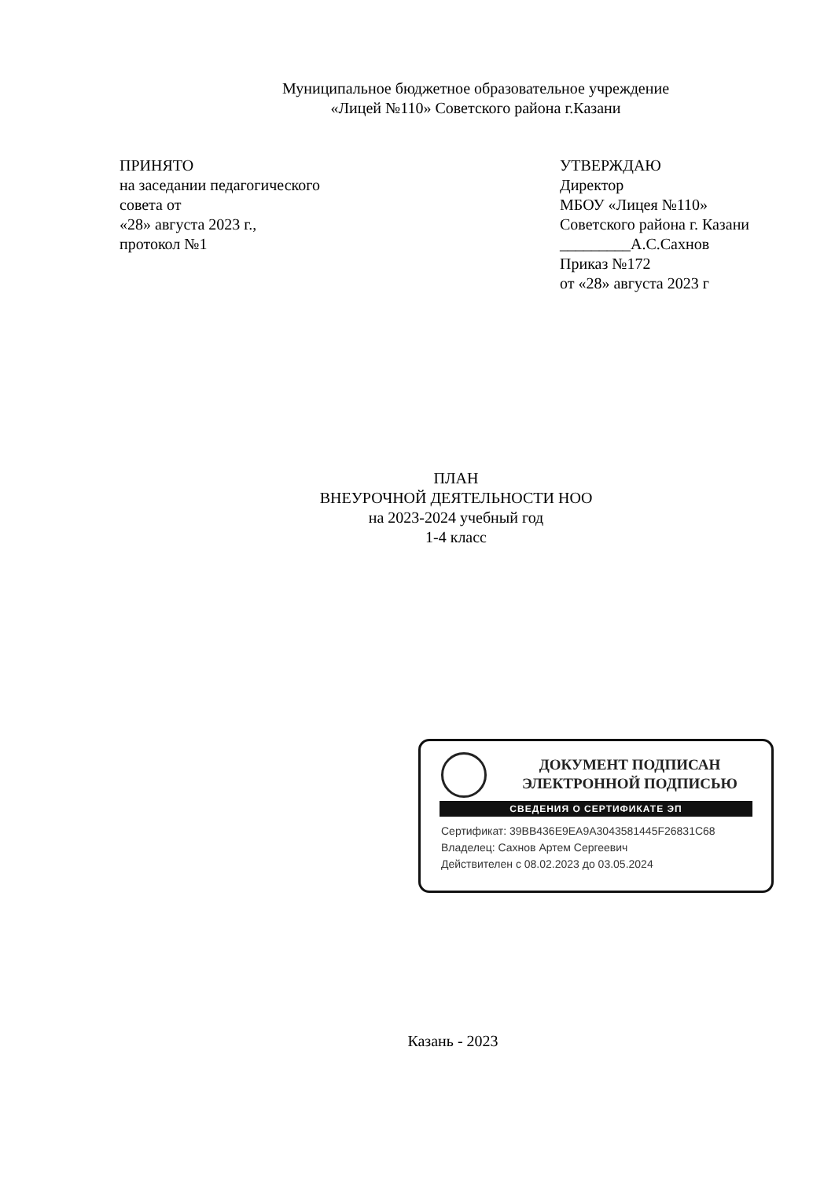Муниципальное бюджетное образовательное учреждение
«Лицей №110» Советского района г.Казани
ПРИНЯТО
на заседании педагогического
совета от
«28» августа 2023 г.,
протокол №1
УТВЕРЖДАЮ
Директор
МБОУ «Лицея №110»
Советского района г. Казани
_________А.С.Сахнов
Приказ №172
от «28» августа 2023 г
ПЛАН
ВНЕУРОЧНОЙ ДЕЯТЕЛЬНОСТИ НОО
на 2023-2024 учебный год
1-4 класс
ДОКУМЕНТ ПОДПИСАН
ЭЛЕКТРОННОЙ ПОДПИСЬЮ
СВЕДЕНИЯ О СЕРТИФИКАТЕ ЭП
Сертификат: 39BB436E9EA9A3043581445F26831C68
Владелец: Сахнов Артем Сергеевич
Действителен с 08.02.2023 до 03.05.2024
Казань - 2023